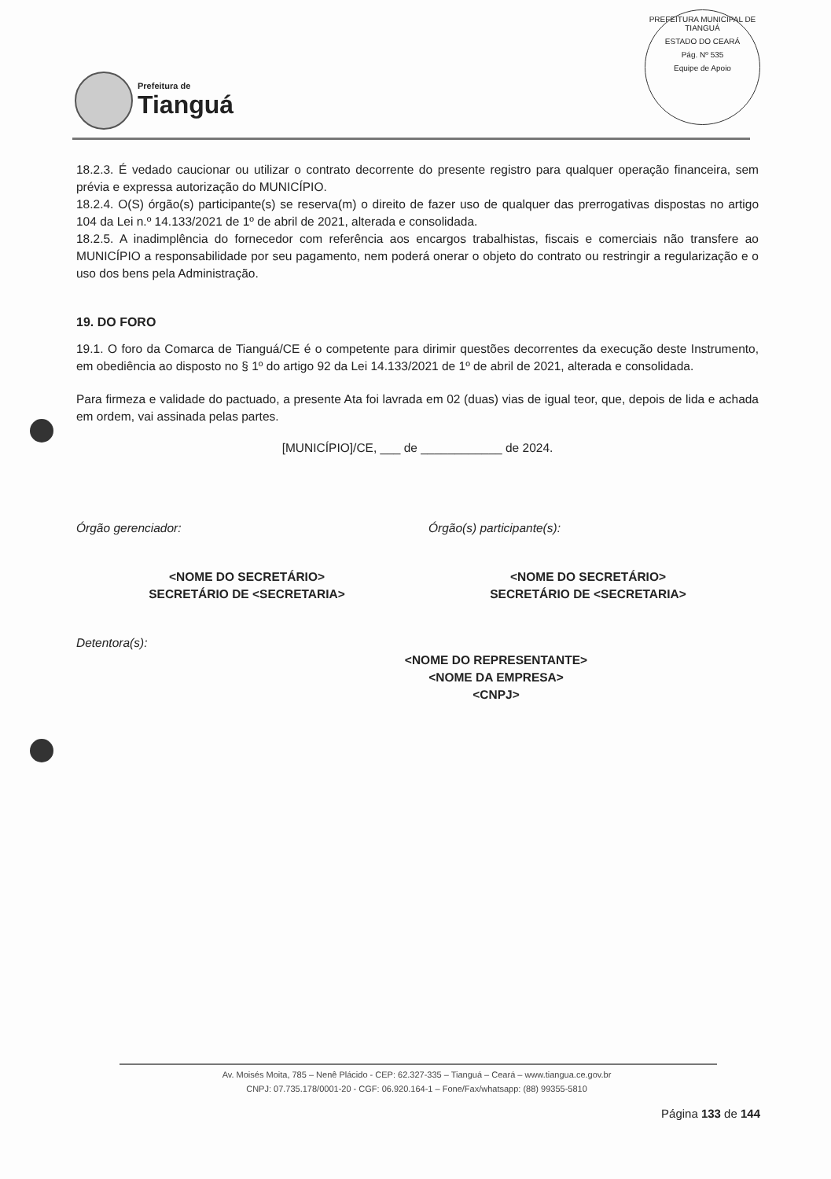Prefeitura de
Tianguá
PREFEITURA MUNICIPAL DE TIANGUÁ
ESTADO DO CEARÁ
Pág. Nº 535
Equipe de Apoio
18.2.3. É vedado caucionar ou utilizar o contrato decorrente do presente registro para qualquer operação financeira, sem prévia e expressa autorização do MUNICÍPIO.
18.2.4. O(S) órgão(s) participante(s) se reserva(m) o direito de fazer uso de qualquer das prerrogativas dispostas no artigo 104 da Lei n.º 14.133/2021 de 1º de abril de 2021, alterada e consolidada.
18.2.5. A inadimplência do fornecedor com referência aos encargos trabalhistas, fiscais e comerciais não transfere ao MUNICÍPIO a responsabilidade por seu pagamento, nem poderá onerar o objeto do contrato ou restringir a regularização e o uso dos bens pela Administração.
19. DO FORO
19.1. O foro da Comarca de Tianguá/CE é o competente para dirimir questões decorrentes da execução deste Instrumento, em obediência ao disposto no § 1º do artigo 92 da Lei 14.133/2021 de 1º de abril de 2021, alterada e consolidada.
Para firmeza e validade do pactuado, a presente Ata foi lavrada em 02 (duas) vias de igual teor, que, depois de lida e achada em ordem, vai assinada pelas partes.
[MUNICÍPIO]/CE, ___ de ____________ de 2024.
Órgão gerenciador: Órgão(s) participante(s):
<NOME DO SECRETÁRIO>
SECRETÁRIO DE <SECRETARIA>
<NOME DO SECRETÁRIO>
SECRETÁRIO DE <SECRETARIA>
Detentora(s):
<NOME DO REPRESENTANTE>
<NOME DA EMPRESA>
<CNPJ>
Av. Moisés Moita, 785 – Nenê Plácido - CEP: 62.327-335 – Tianguá – Ceará – www.tiangua.ce.gov.br
CNPJ: 07.735.178/0001-20 - CGF: 06.920.164-1 – Fone/Fax/whatsapp: (88) 99355-5810
Página 133 de 144